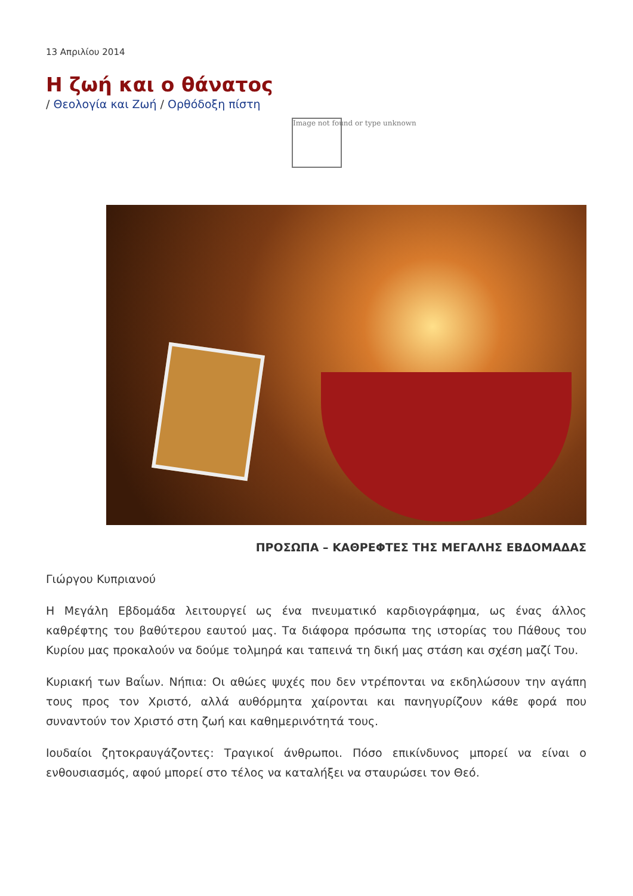13 Απριλίου 2014
Η ζωή και ο θάνατος
/ Θεολογία και Ζωή / Ορθόδοξη πίστη
Image not found or type unknown
ΠΡΟΣΩΠΑ – ΚΑΘΡΕΦΤΕΣ ΤΗΣ ΜΕΓΑΛΗΣ ΕΒΔΟΜΑΔΑΣ
Γιώργου Κυπριανού
Η Μεγάλη Εβδομάδα λειτουργεί ως ένα πνευματικό καρδιογράφημα, ως ένας άλλος καθρέφτης του βαθύτερου εαυτού μας. Τα διάφορα πρόσωπα της ιστορίας του Πάθους του Κυρίου μας προκαλούν να δούμε τολμηρά και ταπεινά τη δική μας στάση και σχέση μαζί Του.
Κυριακή των Βαΐων. Νήπια: Οι αθώες ψυχές που δεν ντρέπονται να εκδηλώσουν την αγάπη τους προς τον Χριστό, αλλά αυθόρμητα χαίρονται και πανηγυρίζουν κάθε φορά που συναντούν τον Χριστό στη ζωή και καθημερινότητά τους.
Ιουδαίοι ζητοκραυγάζοντες: Τραγικοί άνθρωποι. Πόσο επικίνδυνος μπορεί να είναι ο ενθουσιασμός, αφού μπορεί στο τέλος να καταλήξει να σταυρώσει τον Θεό.